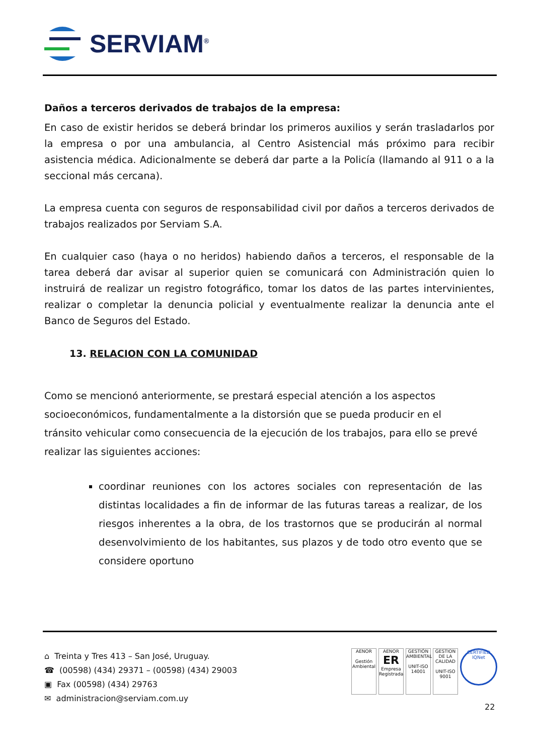SERVIAM<sup>®</sup>
Daños a terceros derivados de trabajos de la empresa:
En caso de existir heridos se deberá brindar los primeros auxilios y serán trasladarlos por la empresa o por una ambulancia, al Centro Asistencial más próximo para recibir asistencia médica. Adicionalmente se deberá dar parte a la Policía (llamando al 911 o a la seccional más cercana).
La empresa cuenta con seguros de responsabilidad civil por daños a terceros derivados de trabajos realizados por Serviam S.A.
En cualquier caso (haya o no heridos) habiendo daños a terceros, el responsable de la tarea deberá dar avisar al superior quien se comunicará con Administración quien lo instruirá de realizar un registro fotográfico, tomar los datos de las partes intervinientes, realizar o completar la denuncia policial y eventualmente realizar la denuncia ante el Banco de Seguros del Estado.
13. RELACION CON LA COMUNIDAD
Como se mencionó anteriormente, se prestará especial atención a los aspectos socioeconómicos, fundamentalmente a la distorsión que se pueda producir en el tránsito vehicular como consecuencia de la ejecución de los trabajos, para ello se prevé realizar las siguientes acciones:
coordinar reuniones con los actores sociales con representación de las distintas localidades a fin de informar de las futuras tareas a realizar, de los riesgos inherentes a la obra, de los trastornos que se producirán al normal desenvolvimiento de los habitantes, sus plazos y de todo otro evento que se considere oportuno
⌂ Treinta y Tres 413 – San José, Uruguay.
☎ (00598) (434) 29371 – (00598) (434) 29003
▣ Fax (00598) (434) 29763
✉ administracion@serviam.com.uy
AENOR
Gestión Ambiental
AENOR
ER
Empresa Registrada
GESTIÓN AMBIENTAL
UNIT-ISO 14001
GESTION DE LA CALIDAD
UNIT-ISO 9001
CERTIFIED
IQNet
22